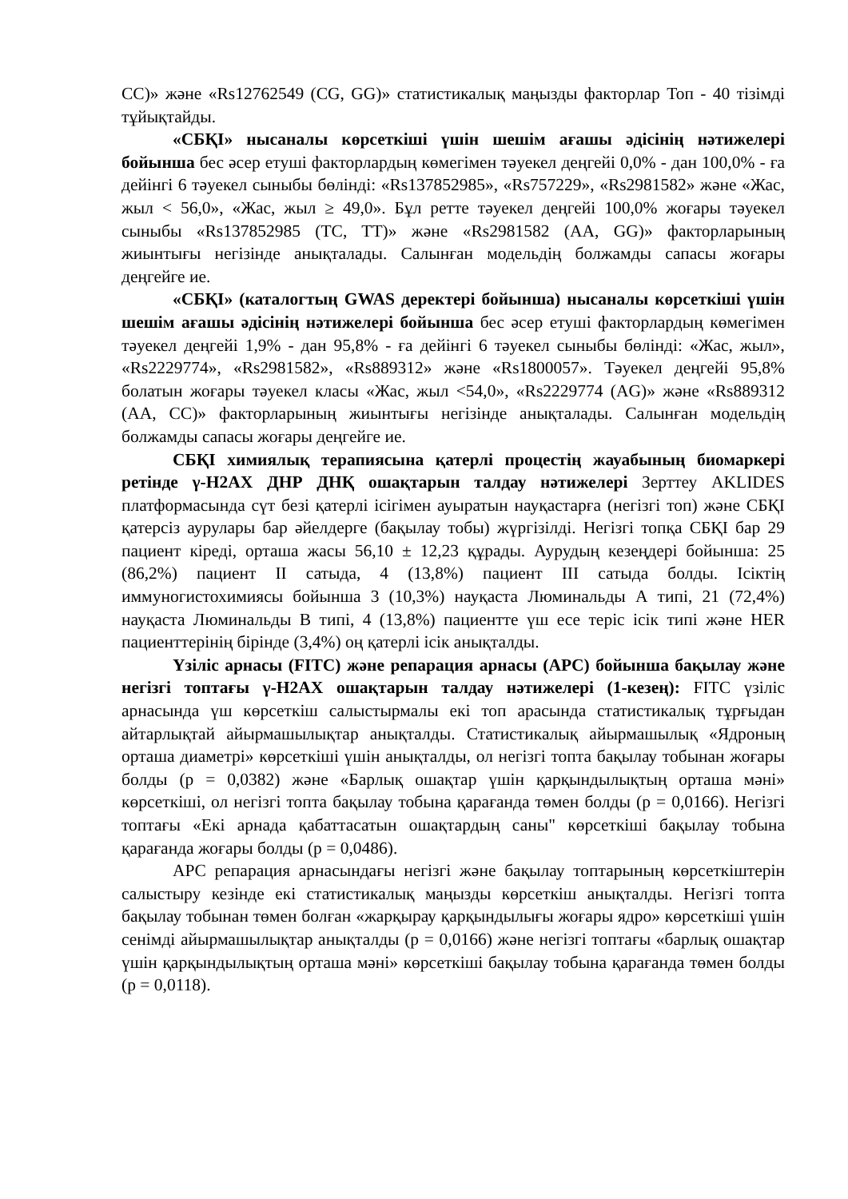CC)» және «Rs12762549 (CG, GG)» статистикалық маңызды факторлар Топ - 40 тізімді тұйықтайды.
«СБҚІ» нысаналы көрсеткіші үшін шешім ағашы әдісінің нәтижелері бойынша бес әсер етуші факторлардың көмегімен тәуекел деңгейі 0,0% - дан 100,0% - ға дейінгі 6 тәуекел сыныбы бөлінді: «Rs137852985», «Rs757229», «Rs2981582» және «Жас, жыл < 56,0», «Жас, жыл ≥ 49,0». Бұл ретте тәуекел деңгейі 100,0% жоғары тәуекел сыныбы «Rs137852985 (TC, TT)» және «Rs2981582 (AA, GG)» факторларының жиынтығы негізінде анықталады. Салынған модельдің болжамды сапасы жоғары деңгейге ие.
«СБҚІ» (каталогтың GWAS деректері бойынша) нысаналы көрсеткіші үшін шешім ағашы әдісінің нәтижелері бойынша бес әсер етуші факторлардың көмегімен тәуекел деңгейі 1,9% - дан 95,8% - ға дейінгі 6 тәуекел сыныбы бөлінді: «Жас, жыл», «Rs2229774», «Rs2981582», «Rs889312» және «Rs1800057». Тәуекел деңгейі 95,8% болатын жоғары тәуекел класы «Жас, жыл <54,0», «Rs2229774 (AG)» және «Rs889312 (AA, CC)» факторларының жиынтығы негізінде анықталады. Салынған модельдің болжамды сапасы жоғары деңгейге ие.
СБҚІ химиялық терапиясына қатерлі процестің жауабының биомаркері ретінде γ-H2AX ДНР ДНҚ ошақтарын талдау нәтижелері Зерттеу AKLIDES платформасында сүт безі қатерлі ісігімен ауыратын науқастарға (негізгі топ) және СБҚІ қатерсіз аурулары бар әйелдерге (бақылау тобы) жүргізілді. Негізгі топқа СБҚІ бар 29 пациент кіреді, орташа жасы 56,10 ± 12,23 құрады. Аурудың кезеңдері бойынша: 25 (86,2%) пациент II сатыда, 4 (13,8%) пациент III сатыда болды. Ісіктің иммуногистохимиясы бойынша 3 (10,3%) науқаста Люминальды А типі, 21 (72,4%) науқаста Люминальды В типі, 4 (13,8%) пациентте үш есе теріс ісік типі және HER пациенттерінің бірінде (3,4%) оң қатерлі ісік анықталды.
Үзіліс арнасы (FITC) және репарация арнасы (APC) бойынша бақылау және негізгі топтағы γ-H2AX ошақтарын талдау нәтижелері (1-кезең): FITC үзіліс арнасында үш көрсеткіш салыстырмалы екі топ арасында статистикалық тұрғыдан айтарлықтай айырмашылықтар анықталды. Статистикалық айырмашылық «Ядроның орташа диаметрі» көрсеткіші үшін анықталды, ол негізгі топта бақылау тобынан жоғары болды (p = 0,0382) және «Барлық ошақтар үшін қарқындылықтың орташа мәні» көрсеткіші, ол негізгі топта бақылау тобына қарағанда төмен болды (p = 0,0166). Негізгі топтағы «Екі арнада қабаттасатын ошақтардың саны" көрсеткіші бақылау тобына қарағанда жоғары болды (p = 0,0486).
APC репарация арнасындағы негізгі және бақылау топтарының көрсеткіштерін салыстыру кезінде екі статистикалық маңызды көрсеткіш анықталды. Негізгі топта бақылау тобынан төмен болған «жарқырау қарқындылығы жоғары ядро» көрсеткіші үшін сенімді айырмашылықтар анықталды (p = 0,0166) және негізгі топтағы «барлық ошақтар үшін қарқындылықтың орташа мәні» көрсеткіші бақылау тобына қарағанда төмен болды (p = 0,0118).